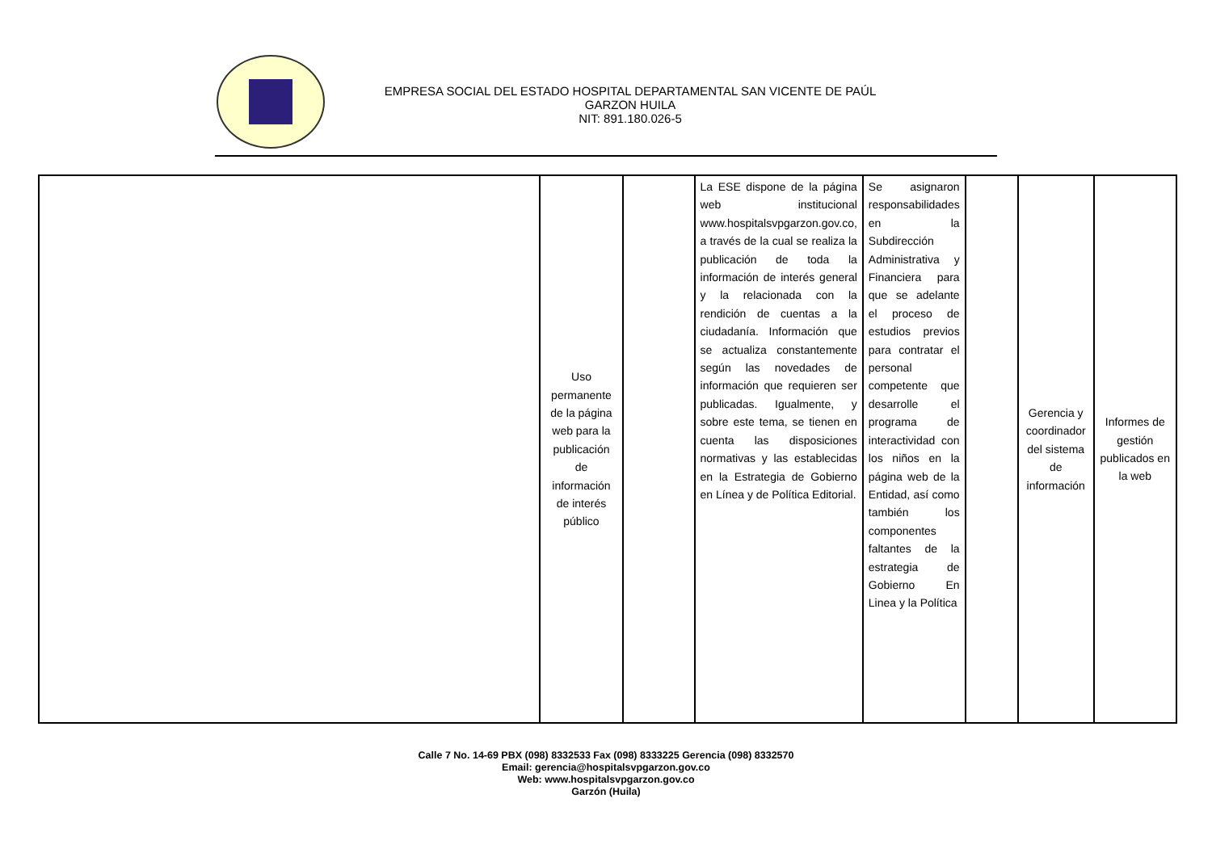EMPRESA SOCIAL DEL ESTADO HOSPITAL DEPARTAMENTAL SAN VICENTE DE PAÚL
GARZON HUILA
NIT: 891.180.026-5
| | Uso permanente de la página web para la publicación de información de interés público | | La ESE dispone de la página web institucional www.hospitalsvpgarzon.gov.co, a través de la cual se realiza la publicación de toda la información de interés general y la relacionada con la rendición de cuentas a la ciudadanía. Información que se actualiza constantemente según las novedades de información que requieren ser publicadas. Igualmente, y sobre este tema, se tienen en cuenta las disposiciones normativas y las establecidas en la Estrategia de Gobierno en Línea y de Política Editorial. | Se asignaron responsabilidades en la Subdirección Administrativa y Financiera para que se adelante el proceso de estudios previos para contratar el personal competente que desarrolle el programa de interactividad con los niños en la página web de la Entidad, así como también los componentes faltantes de la estrategia de Gobierno En Linea y la Política | | Gerencia y coordinador del sistema de información | Informes de gestión publicados en la web |
Calle 7 No. 14-69 PBX (098) 8332533 Fax (098) 8333225 Gerencia (098) 8332570
Email: gerencia@hospitalsvpgarzon.gov.co
Web: www.hospitalsvpgarzon.gov.co
Garzón (Huila)